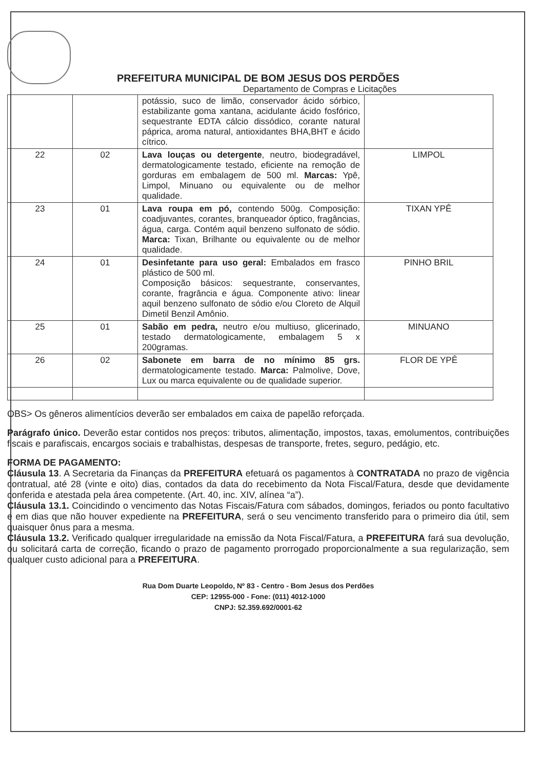PREFEITURA MUNICIPAL DE BOM JESUS DOS PERDÕES
Departamento de Compras e Licitações
| | | potássio, suco de limão, conservador ácido sórbico, estabilizante goma xantana, acidulante ácido fosfórico, sequestrante EDTA cálcio dissódico, corante natural páprica, aroma natural, antioxidantes BHA,BHT e ácido cítrico. | |
| 22 | 02 | Lava louças ou detergente , neutro, biodegradável, dermatologicamente testado, eficiente na remoção de gorduras em embalagem de 500 ml. Marcas: Ypê, Limpol, Minuano ou equivalente ou de melhor qualidade. | LIMPOL |
| 23 | 01 | Lava roupa em pó, contendo 500g. Composição: coadjuvantes, corantes, branqueador óptico, fragâncias, água, carga. Contém aquil benzeno sulfonato de sódio. Marca: Tixan, Brilhante ou equivalente ou de melhor qualidade. | TIXAN YPÊ |
| 24 | 01 | Desinfetante para uso geral: Embalados em frasco plástico de 500 ml. Composição básicos: sequestrante, conservantes, corante, fragrância e água. Componente ativo: linear aquil benzeno sulfonato de sódio e/ou Cloreto de Alquil Dimetil Benzil Amônio. | PINHO BRIL |
| 25 | 01 | Sabão em pedra, neutro e/ou multiuso, glicerinado, testado dermatologicamente, embalagem 5 x 200gramas. | MINUANO |
| 26 | 02 | Sabonete em barra de no mínimo 85 grs. dermatologicamente testado. Marca: Palmolive, Dove, Lux ou marca equivalente ou de qualidade superior. | FLOR DE YPÊ |
OBS> Os gêneros alimentícios deverão ser embalados em caixa de papelão reforçada.
Parágrafo único. Deverão estar contidos nos preços: tributos, alimentação, impostos, taxas, emolumentos, contribuições fiscais e parafiscais, encargos sociais e trabalhistas, despesas de transporte, fretes, seguro, pedágio, etc.
FORMA DE PAGAMENTO:
Cláusula 13. A Secretaria da Finanças da PREFEITURA efetuará os pagamentos à CONTRATADA no prazo de vigência contratual, até 28 (vinte e oito) dias, contados da data do recebimento da Nota Fiscal/Fatura, desde que devidamente conferida e atestada pela área competente. (Art. 40, inc. XIV, alínea “a”).
Cláusula 13.1. Coincidindo o vencimento das Notas Fiscais/Fatura com sábados, domingos, feriados ou ponto facultativo e em dias que não houver expediente na PREFEITURA, será o seu vencimento transferido para o primeiro dia útil, sem quaisquer ônus para a mesma.
Cláusula 13.2. Verificado qualquer irregularidade na emissão da Nota Fiscal/Fatura, a PREFEITURA fará sua devolução, ou solicitará carta de correção, ficando o prazo de pagamento prorrogado proporcionalmente a sua regularização, sem qualquer custo adicional para a PREFEITURA.
Rua Dom Duarte Leopoldo, Nº 83 - Centro - Bom Jesus dos Perdões
CEP: 12955-000 - Fone: (011) 4012-1000
CNPJ: 52.359.692/0001-62